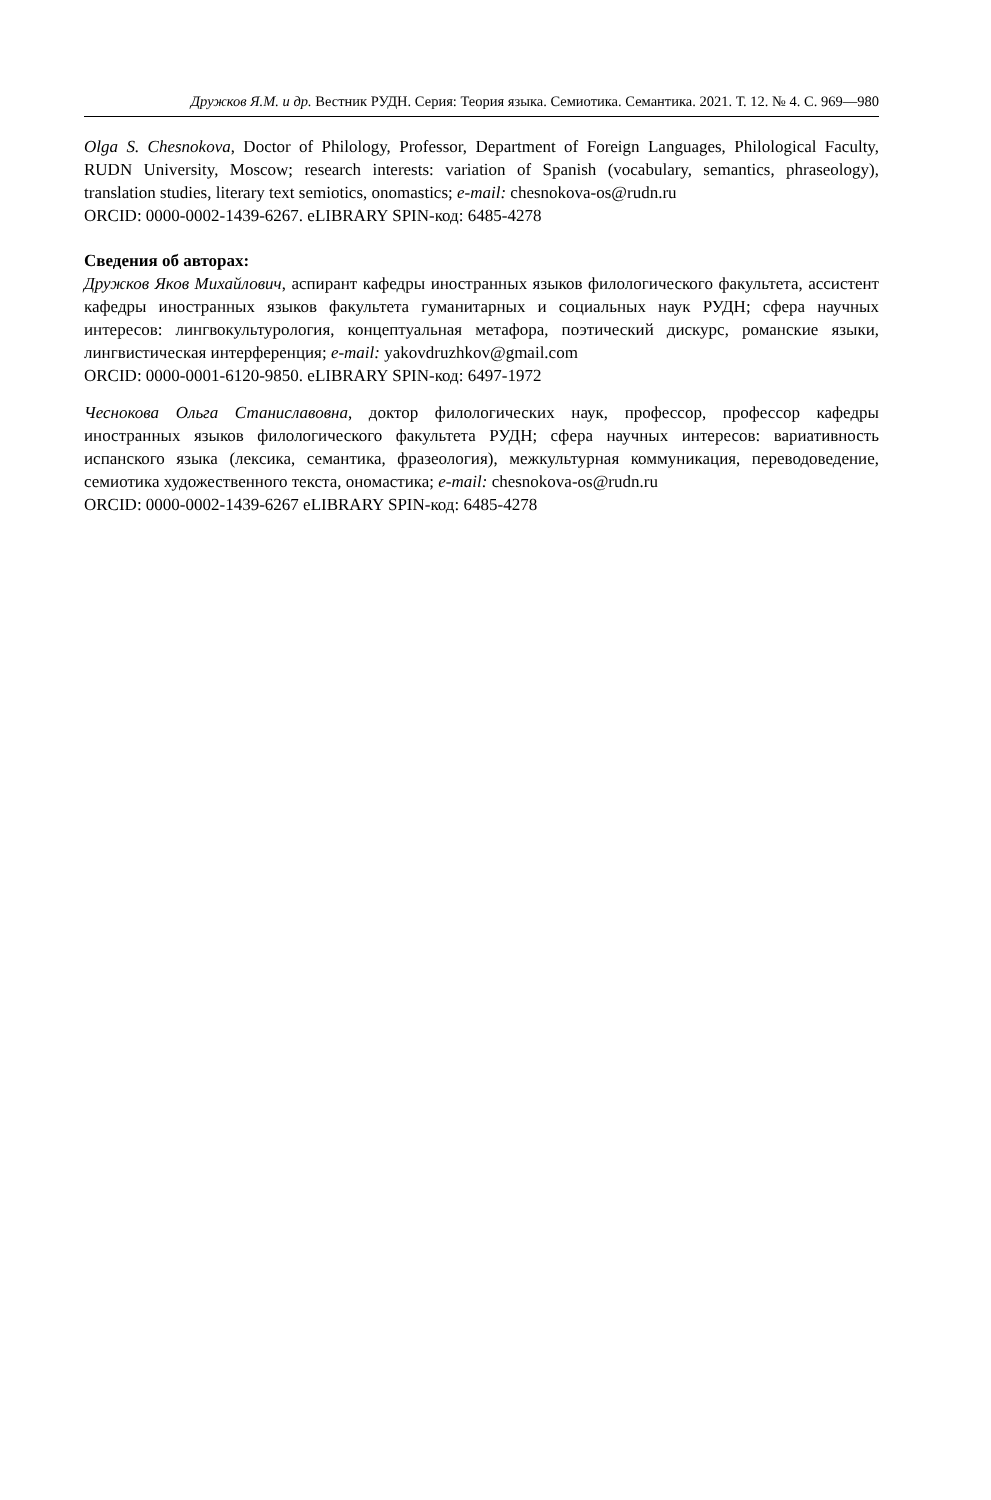Дружков Я.М. и др. Вестник РУДН. Серия: Теория языка. Семиотика. Семантика. 2021. Т. 12. № 4. С. 969—980
Olga S. Chesnokova, Doctor of Philology, Professor, Department of Foreign Languages, Philological Faculty, RUDN University, Moscow; research interests: variation of Spanish (vocabulary, semantics, phraseology), translation studies, literary text semiotics, onomastics; e-mail: chesnokova-os@rudn.ru
ORCID: 0000-0002-1439-6267. eLIBRARY SPIN-код: 6485-4278
Сведения об авторах:
Дружков Яков Михайлович, аспирант кафедры иностранных языков филологического факультета, ассистент кафедры иностранных языков факультета гуманитарных и социальных наук РУДН; сфера научных интересов: лингвокультурология, концептуальная метафора, поэтический дискурс, романские языки, лингвистическая интерференция; e-mail: yakovdruzhkov@gmail.com
ORCID: 0000-0001-6120-9850. eLIBRARY SPIN-код: 6497-1972
Чеснокова Ольга Станиславовна, доктор филологических наук, профессор, профессор кафедры иностранных языков филологического факультета РУДН; сфера научных интересов: вариативность испанского языка (лексика, семантика, фразеология), межкультурная коммуникация, переводоведение, семиотика художественного текста, ономастика; e-mail: chesnokova-os@rudn.ru
ORCID: 0000-0002-1439-6267 eLIBRARY SPIN-код: 6485-4278